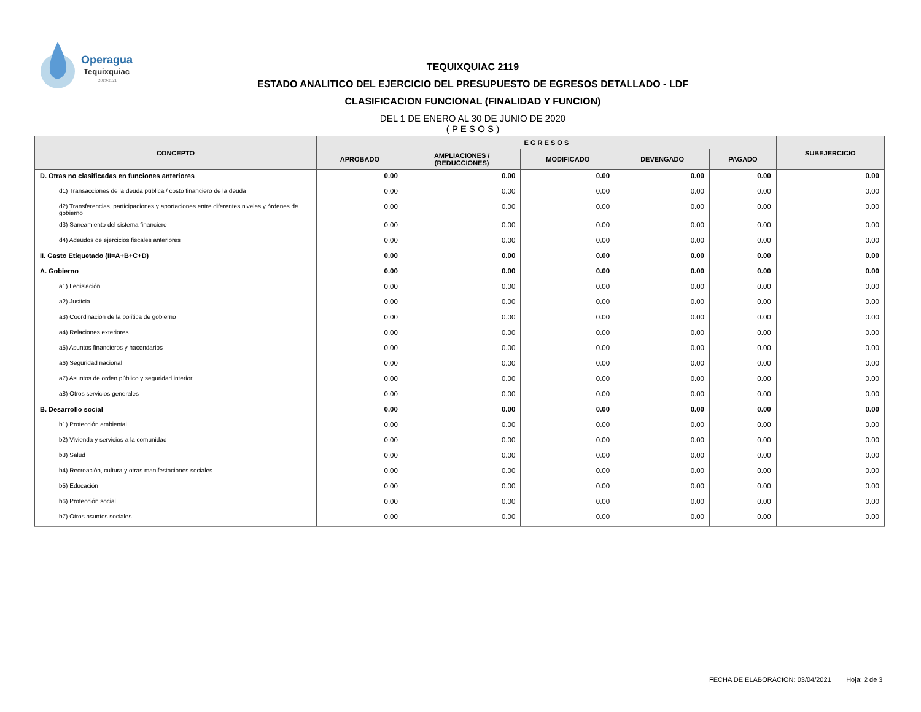Operagua
Tequixquiac
2019-2021
TEQUIXQUIAC 2119
ESTADO ANALITICO DEL EJERCICIO DEL PRESUPUESTO DE EGRESOS DETALLADO - LDF
CLASIFICACION FUNCIONAL (FINALIDAD Y FUNCION)
DEL 1 DE ENERO AL 30 DE JUNIO DE 2020
( P E S O S )
| CONCEPTO | E G R E S O S | | | | | SUBEJERCICIO |
| --- | --- | --- | --- | --- | --- | --- |
| | APROBADO | AMPLIACIONES / (REDUCCIONES) | MODIFICADO | DEVENGADO | PAGADO | |
| D. Otras no clasificadas en funciones anteriores | 0.00 | 0.00 | 0.00 | 0.00 | 0.00 | 0.00 |
| d1) Transacciones de la deuda pública / costo financiero de la deuda | 0.00 | 0.00 | 0.00 | 0.00 | 0.00 | 0.00 |
| d2) Transferencias, participaciones y aportaciones entre diferentes niveles y órdenes de gobierno | 0.00 | 0.00 | 0.00 | 0.00 | 0.00 | 0.00 |
| d3) Saneamiento del sistema financiero | 0.00 | 0.00 | 0.00 | 0.00 | 0.00 | 0.00 |
| d4) Adeudos de ejercicios fiscales anteriores | 0.00 | 0.00 | 0.00 | 0.00 | 0.00 | 0.00 |
| II. Gasto Etiquetado (II=A+B+C+D) | 0.00 | 0.00 | 0.00 | 0.00 | 0.00 | 0.00 |
| A. Gobierno | 0.00 | 0.00 | 0.00 | 0.00 | 0.00 | 0.00 |
| a1) Legislación | 0.00 | 0.00 | 0.00 | 0.00 | 0.00 | 0.00 |
| a2) Justicia | 0.00 | 0.00 | 0.00 | 0.00 | 0.00 | 0.00 |
| a3) Coordinación de la política de gobierno | 0.00 | 0.00 | 0.00 | 0.00 | 0.00 | 0.00 |
| a4) Relaciones exteriores | 0.00 | 0.00 | 0.00 | 0.00 | 0.00 | 0.00 |
| a5) Asuntos financieros y hacendarios | 0.00 | 0.00 | 0.00 | 0.00 | 0.00 | 0.00 |
| a6) Seguridad nacional | 0.00 | 0.00 | 0.00 | 0.00 | 0.00 | 0.00 |
| a7) Asuntos de orden público y seguridad interior | 0.00 | 0.00 | 0.00 | 0.00 | 0.00 | 0.00 |
| a8) Otros servicios generales | 0.00 | 0.00 | 0.00 | 0.00 | 0.00 | 0.00 |
| B. Desarrollo social | 0.00 | 0.00 | 0.00 | 0.00 | 0.00 | 0.00 |
| b1) Protección ambiental | 0.00 | 0.00 | 0.00 | 0.00 | 0.00 | 0.00 |
| b2) Vivienda y servicios a la comunidad | 0.00 | 0.00 | 0.00 | 0.00 | 0.00 | 0.00 |
| b3) Salud | 0.00 | 0.00 | 0.00 | 0.00 | 0.00 | 0.00 |
| b4) Recreación, cultura y otras manifestaciones sociales | 0.00 | 0.00 | 0.00 | 0.00 | 0.00 | 0.00 |
| b5) Educación | 0.00 | 0.00 | 0.00 | 0.00 | 0.00 | 0.00 |
| b6) Protección social | 0.00 | 0.00 | 0.00 | 0.00 | 0.00 | 0.00 |
| b7) Otros asuntos sociales | 0.00 | 0.00 | 0.00 | 0.00 | 0.00 | 0.00 |
FECHA DE ELABORACION: 03/04/2021 Hoja: 2 de 3